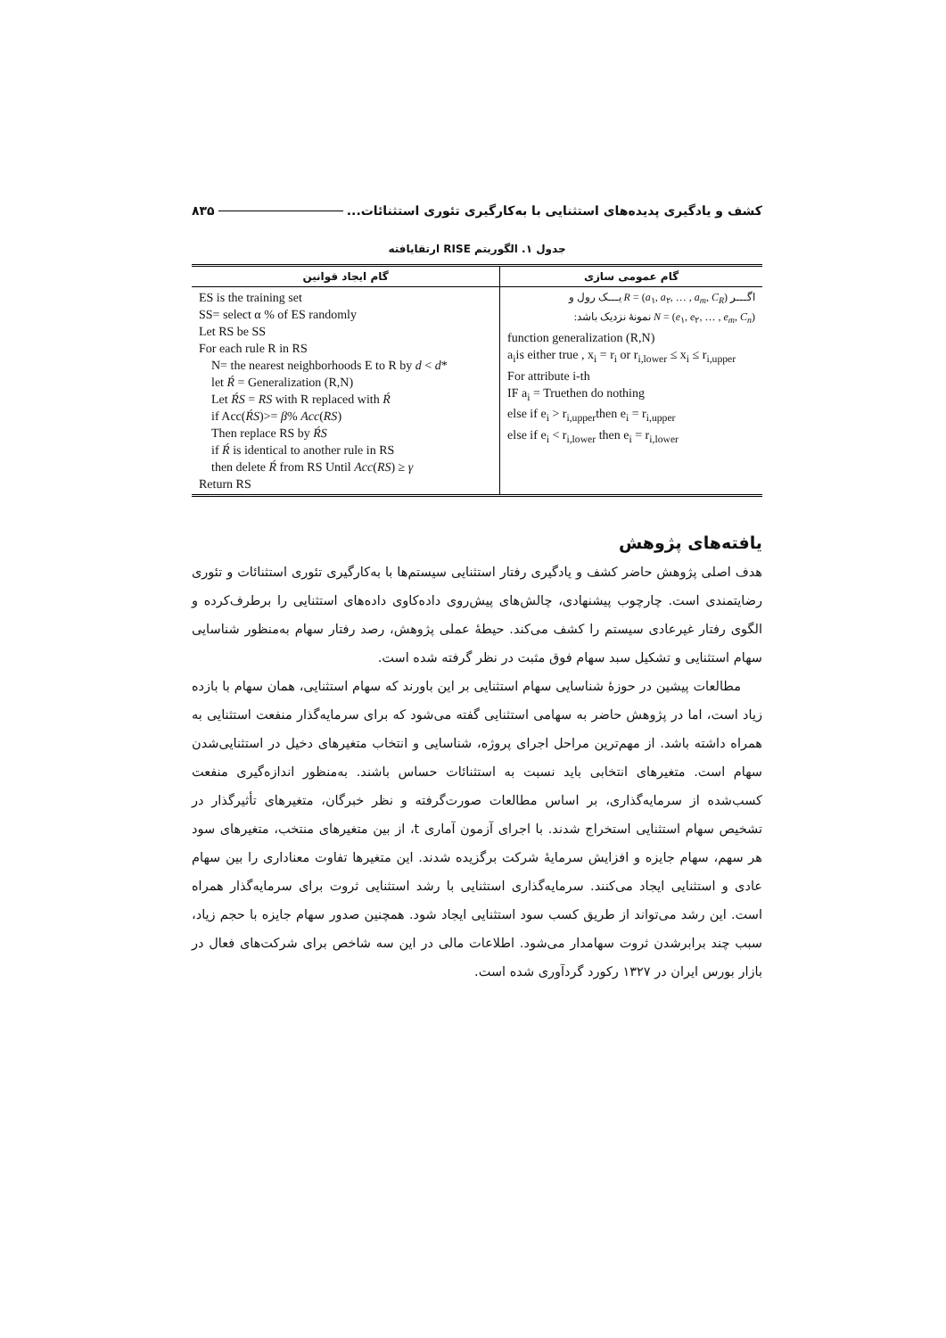کشف و یادگیری پدیده‌های استثنایی با به‌کارگیری تئوری استثنائات... ۸۳۵
جدول ۱. الگوریتم RISE ارتقایافته
| گام ایجاد قوانین | گام عمومی سازی |
| --- | --- |
| ES is the training set SS= select α % of ES randomly Let RS be SS For each rule R in RS N= the nearest neighborhoods E to R by d < d * let Ŕ = Generalization (R,N) Let ŔS = RS with R replaced with Ŕ if Acc( ŔS )>= β % Acc ( RS ) Then replace RS by ŔS if Ŕ is identical to another rule in RS then delete Ŕ from RS Until Acc ( RS ) ≥ γ Return RS | اگـــر R = ( a<sub>۱</sub>, a<sub>۲</sub>, … , a<sub>m</sub> , C<sub>R</sub> ) یـــک رول و N = ( e<sub>۱</sub>, e<sub>۲</sub>, … , e<sub>m</sub> , C<sub>n</sub> ) نمونهٔ نزدیک باشد: function generalization (R,N) a<sub>i</sub>is either true , x<sub>i</sub> = r<sub>i</sub> or r<sub>i,lower</sub> ≤ x<sub>i</sub> ≤ r<sub>i,upper</sub> For attribute i-th IF a<sub>i</sub> = Truethen do nothing else if e<sub>i</sub> > r<sub>i,upper</sub>then e<sub>i</sub> = r<sub>i,upper</sub> else if e<sub>i</sub> < r<sub>i,lower</sub> then e<sub>i</sub> = r<sub>i,lower</sub> |
یافته‌های پژوهش
هدف اصلی پژوهش حاضر کشف و یادگیری رفتار استثنایی سیستم‌ها با به‌کارگیری تئوری استثنائات و تئوری رضایتمندی است. چارچوب پیشنهادی، چالش‌های پیش‌روی داده‌کاوی داده‌های استثنایی را برطرف‌کرده و الگوی رفتار غیرعادی سیستم را کشف می‌کند. حیطهٔ عملی پژوهش، رصد رفتار سهام به‌منظور شناسایی سهام استثنایی و تشکیل سبد سهام فوق مثبت در نظر گرفته شده است.
مطالعات پیشین در حوزهٔ شناسایی سهام استثنایی بر این باورند که سهام استثنایی، همان سهام با بازده زیاد است، اما در پژوهش حاضر به سهامی استثنایی گفته می‌شود که برای سرمایه‌گذار منفعت استثنایی به همراه داشته باشد. از مهم‌ترین مراحل اجرای پروژه، شناسایی و انتخاب متغیرهای دخیل در استثنایی‌شدن سهام است. متغیرهای انتخابی باید نسبت به استثنائات حساس باشند. به‌منظور اندازه‌گیری منفعت کسب‌شده از سرمایه‌گذاری، بر اساس مطالعات صورت‌گرفته و نظر خبرگان، متغیرهای تأثیرگذار در تشخیص سهام استثنایی استخراج شدند. با اجرای آزمون آماری t، از بین متغیرهای منتخب، متغیرهای سود هر سهم، سهام جایزه و افزایش سرمایهٔ شرکت برگزیده شدند. این متغیرها تفاوت معناداری را بین سهام عادی و استثنایی ایجاد می‌کنند. سرمایه‌گذاری استثنایی با رشد استثنایی ثروت برای سرمایه‌گذار همراه است. این رشد می‌تواند از طریق کسب سود استثنایی ایجاد شود. همچنین صدور سهام جایزه با حجم زیاد، سبب چند برابرشدن ثروت سهامدار می‌شود. اطلاعات مالی در این سه شاخص برای شرکت‌های فعال در بازار بورس ایران در ۱۳۲۷ رکورد گردآوری شده است.